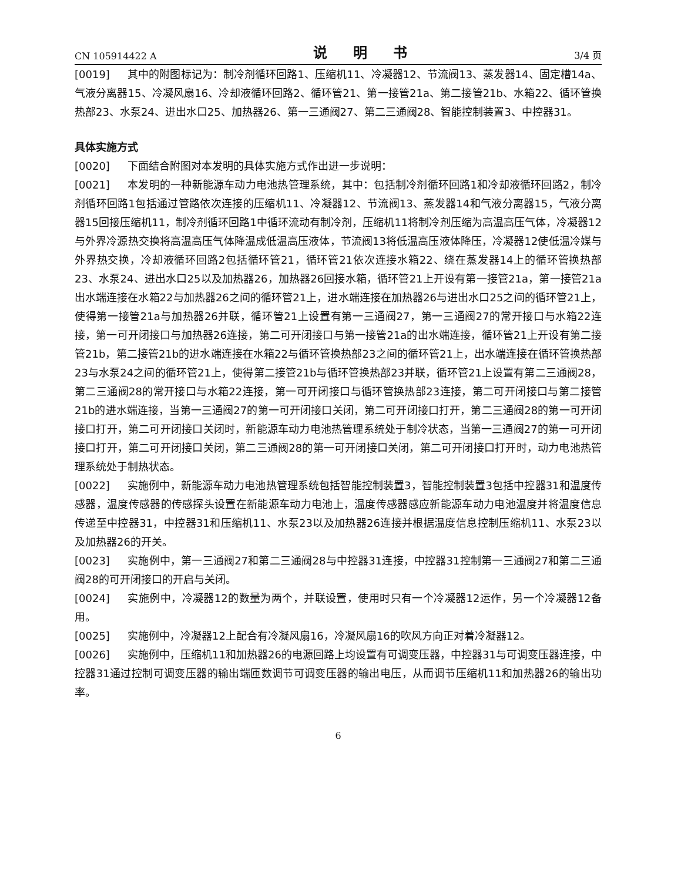CN 105914422 A 说 明 书 3/4 页
[0019] 其中的附图标记为：制冷剂循环回路1、压缩机11、冷凝器12、节流阀13、蒸发器14、固定槽14a、气液分离器15、冷凝风扇16、冷却液循环回路2、循环管21、第一接管21a、第二接管21b、水箱22、循环管换热部23、水泵24、进出水口25、加热器26、第一三通阀27、第二三通阀28、智能控制装置3、中控器31。
具体实施方式
[0020] 下面结合附图对本发明的具体实施方式作出进一步说明：
[0021] 本发明的一种新能源车动力电池热管理系统，其中：包括制冷剂循环回路1和冷却液循环回路2，制冷剂循环回路1包括通过管路依次连接的压缩机11、冷凝器12、节流阀13、蒸发器14和气液分离器15，气液分离器15回接压缩机11，制冷剂循环回路1中循环流动有制冷剂，压缩机11将制冷剂压缩为高温高压气体，冷凝器12与外界冷源热交换将高温高压气体降温成低温高压液体，节流阀13将低温高压液体降压，冷凝器12使低温冷媒与外界热交换，冷却液循环回路2包括循环管21，循环管21依次连接水箱22、绕在蒸发器14上的循环管换热部23、水泵24、进出水口25以及加热器26，加热器26回接水箱，循环管21上开设有第一接管21a，第一接管21a出水端连接在水箱22与加热器26之间的循环管21上，进水端连接在加热器26与进出水口25之间的循环管21上，使得第一接管21a与加热器26并联，循环管21上设置有第一三通阀27，第一三通阀27的常开接口与水箱22连接，第一可开闭接口与加热器26连接，第二可开闭接口与第一接管21a的出水端连接，循环管21上开设有第二接管21b，第二接管21b的进水端连接在水箱22与循环管换热部23之间的循环管21上，出水端连接在循环管换热部23与水泵24之间的循环管21上，使得第二接管21b与循环管换热部23并联，循环管21上设置有第二三通阀28，第二三通阀28的常开接口与水箱22连接，第一可开闭接口与循环管换热部23连接，第二可开闭接口与第二接管21b的进水端连接，当第一三通阀27的第一可开闭接口关闭，第二可开闭接口打开，第二三通阀28的第一可开闭接口打开，第二可开闭接口关闭时，新能源车动力电池热管理系统处于制冷状态，当第一三通阀27的第一可开闭接口打开，第二可开闭接口关闭，第二三通阀28的第一可开闭接口关闭，第二可开闭接口打开时，动力电池热管理系统处于制热状态。
[0022] 实施例中，新能源车动力电池热管理系统包括智能控制装置3，智能控制装置3包括中控器31和温度传感器，温度传感器的传感探头设置在新能源车动力电池上，温度传感器感应新能源车动力电池温度并将温度信息传递至中控器31，中控器31和压缩机11、水泵23以及加热器26连接并根据温度信息控制压缩机11、水泵23以及加热器26的开关。
[0023] 实施例中，第一三通阀27和第二三通阀28与中控器31连接，中控器31控制第一三通阀27和第二三通阀28的可开闭接口的开启与关闭。
[0024] 实施例中，冷凝器12的数量为两个，并联设置，使用时只有一个冷凝器12运作，另一个冷凝器12备用。
[0025] 实施例中，冷凝器12上配合有冷凝风扇16，冷凝风扇16的吹风方向正对着冷凝器12。
[0026] 实施例中，压缩机11和加热器26的电源回路上均设置有可调变压器，中控器31与可调变压器连接，中控器31通过控制可调变压器的输出端匝数调节可调变压器的输出电压，从而调节压缩机11和加热器26的输出功率。
6